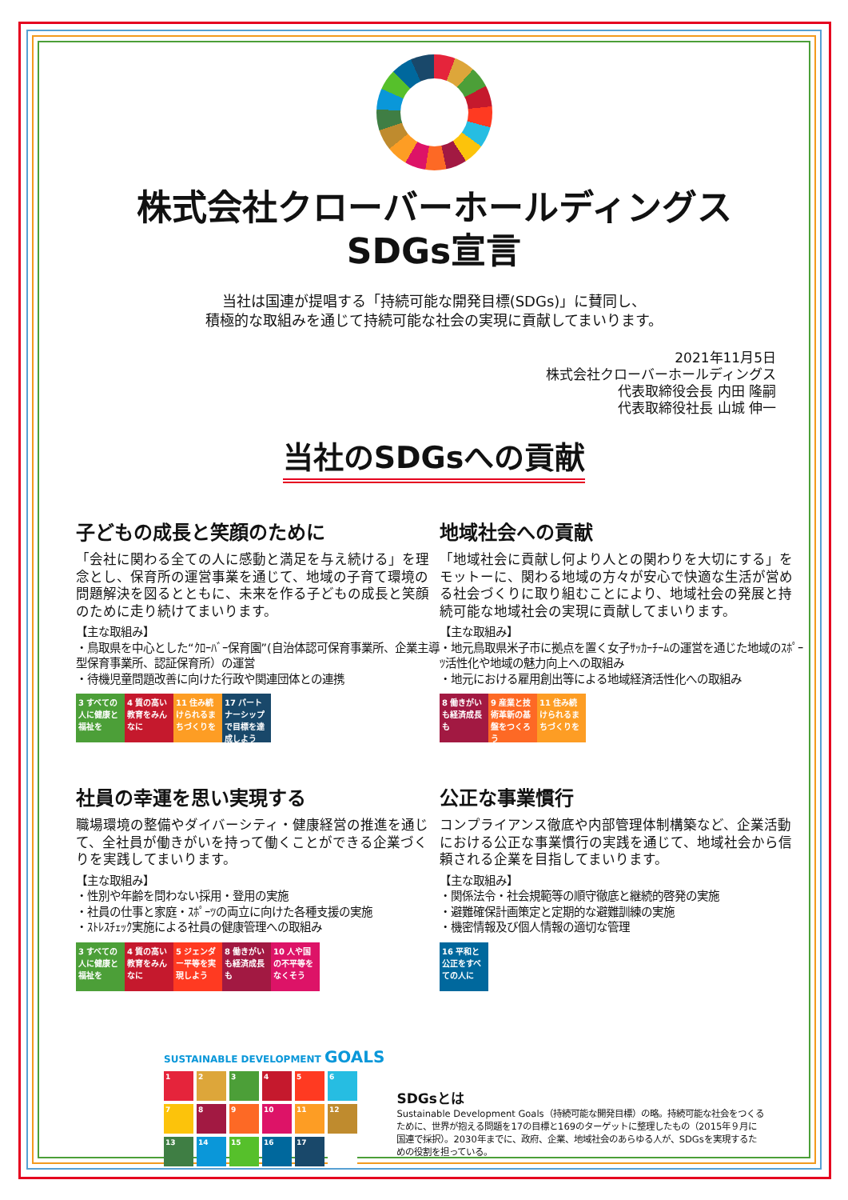株式会社クローバーホールディングス
SDGs宣言
当社は国連が提唱する「持続可能な開発目標(SDGs)」に賛同し、
積極的な取組みを通じて持続可能な社会の実現に貢献してまいります。
2021年11月5日
株式会社クローバーホールディングス
代表取締役会長 内田 隆嗣
代表取締役社長 山城 伸一
当社のSDGsへの貢献
子どもの成長と笑顔のために
「会社に関わる全ての人に感動と満足を与え続ける」を理念とし、保育所の運営事業を通じて、地域の子育て環境の問題解決を図るとともに、未来を作る子どもの成長と笑顔のために走り続けてまいります。
【主な取組み】
・鳥取県を中心とした“ｸﾛｰﾊﾞｰ保育園”(自治体認可保育事業所、企業主導型保育事業所、認証保育所）の運営
・待機児童問題改善に向けた行政や関連団体との連携
3 すべての人に健康と福祉を
4 質の高い教育をみんなに
11 住み続けられるまちづくりを
17 パートナーシップで目標を達成しよう
地域社会への貢献
「地域社会に貢献し何より人との関わりを大切にする」をモットーに、関わる地域の方々が安心で快適な生活が営める社会づくりに取り組むことにより、地域社会の発展と持続可能な地域社会の実現に貢献してまいります。
【主な取組み】
・地元鳥取県米子市に拠点を置く女子ｻｯｶｰﾁｰﾑの運営を通じた地域のｽﾎﾟｰﾂ活性化や地域の魅力向上への取組み
・地元における雇用創出等による地域経済活性化への取組み
8 働きがいも経済成長も
9 産業と技術革新の基盤をつくろう
11 住み続けられるまちづくりを
社員の幸運を思い実現する
職場環境の整備やダイバーシティ・健康経営の推進を通じて、全社員が働きがいを持って働くことができる企業づくりを実践してまいります。
【主な取組み】
・性別や年齢を問わない採用・登用の実施
・社員の仕事と家庭・ｽﾎﾟｰﾂの両立に向けた各種支援の実施
・ｽﾄﾚｽﾁｪｯｸ実施による社員の健康管理への取組み
3 すべての人に健康と福祉を
4 質の高い教育をみんなに
5 ジェンダー平等を実現しよう
8 働きがいも経済成長も
10 人や国の不平等をなくそう
公正な事業慣行
コンプライアンス徹底や内部管理体制構築など、企業活動における公正な事業慣行の実践を通じて、地域社会から信頼される企業を目指してまいります。
【主な取組み】
・関係法令・社会規範等の順守徹底と継続的啓発の実施
・避難確保計画策定と定期的な避難訓練の実施
・機密情報及び個人情報の適切な管理
16 平和と公正をすべての人に
SUSTAINABLE DEVELOPMENT GOALS
1
2
3
4
5
6
7
8
9
10
11
12
13
14
15
16
17
SDGsとは
Sustainable Development Goals（持続可能な開発目標）の略。持続可能な社会をつくるために、世界が抱える問題を17の目標と169のターゲットに整理したもの（2015年９月に国連で採択）。2030年までに、政府、企業、地域社会のあらゆる人が、SDGsを実現するための役割を担っている。